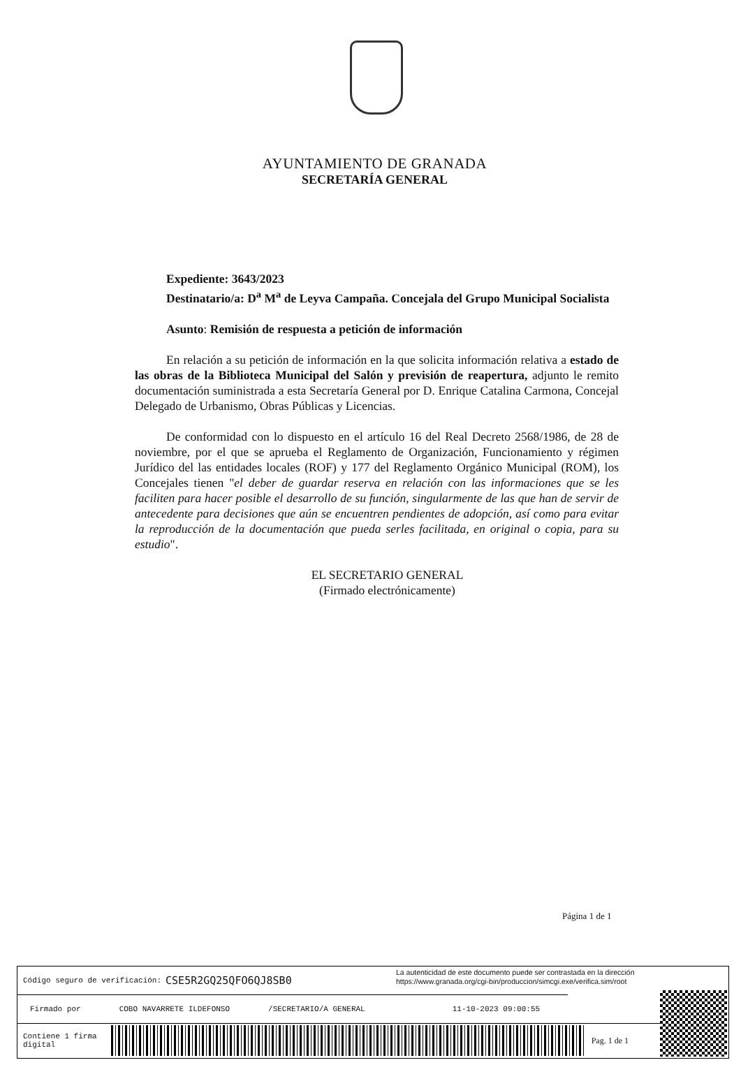AYUNTAMIENTO DE GRANADA
SECRETARÍA GENERAL
Expediente: 3643/2023
Destinatario/a: D<sup>a</sup> M<sup>a</sup> de Leyva Campaña. Concejala del Grupo Municipal Socialista
Asunto: Remisión de respuesta a petición de información
En relación a su petición de información en la que solicita información relativa a estado de las obras de la Biblioteca Municipal del Salón y previsión de reapertura, adjunto le remito documentación suministrada a esta Secretaría General por D. Enrique Catalina Carmona, Concejal Delegado de Urbanismo, Obras Públicas y Licencias.
De conformidad con lo dispuesto en el artículo 16 del Real Decreto 2568/1986, de 28 de noviembre, por el que se aprueba el Reglamento de Organización, Funcionamiento y régimen Jurídico del las entidades locales (ROF) y 177 del Reglamento Orgánico Municipal (ROM), los Concejales tienen "el deber de guardar reserva en relación con las informaciones que se les faciliten para hacer posible el desarrollo de su función, singularmente de las que han de servir de antecedente para decisiones que aún se encuentren pendientes de adopción, así como para evitar la reproducción de la documentación que pueda serles facilitada, en original o copia, para su estudio".
EL SECRETARIO GENERAL
(Firmado electrónicamente)
Página 1 de 1
Código seguro de verificación: CSE5R2GQ25QFO6QJ8SB0
La autenticidad de este documento puede ser contrastada en la dirección
https://www.granada.org/cgi-bin/produccion/simcgi.exe/verifica.sim/root
Firmado por COBO NAVARRETE ILDEFONSO /SECRETARIO/A GENERAL 11-10-2023 09:00:55
Contiene 1 firma
digital
Pag. 1 de 1